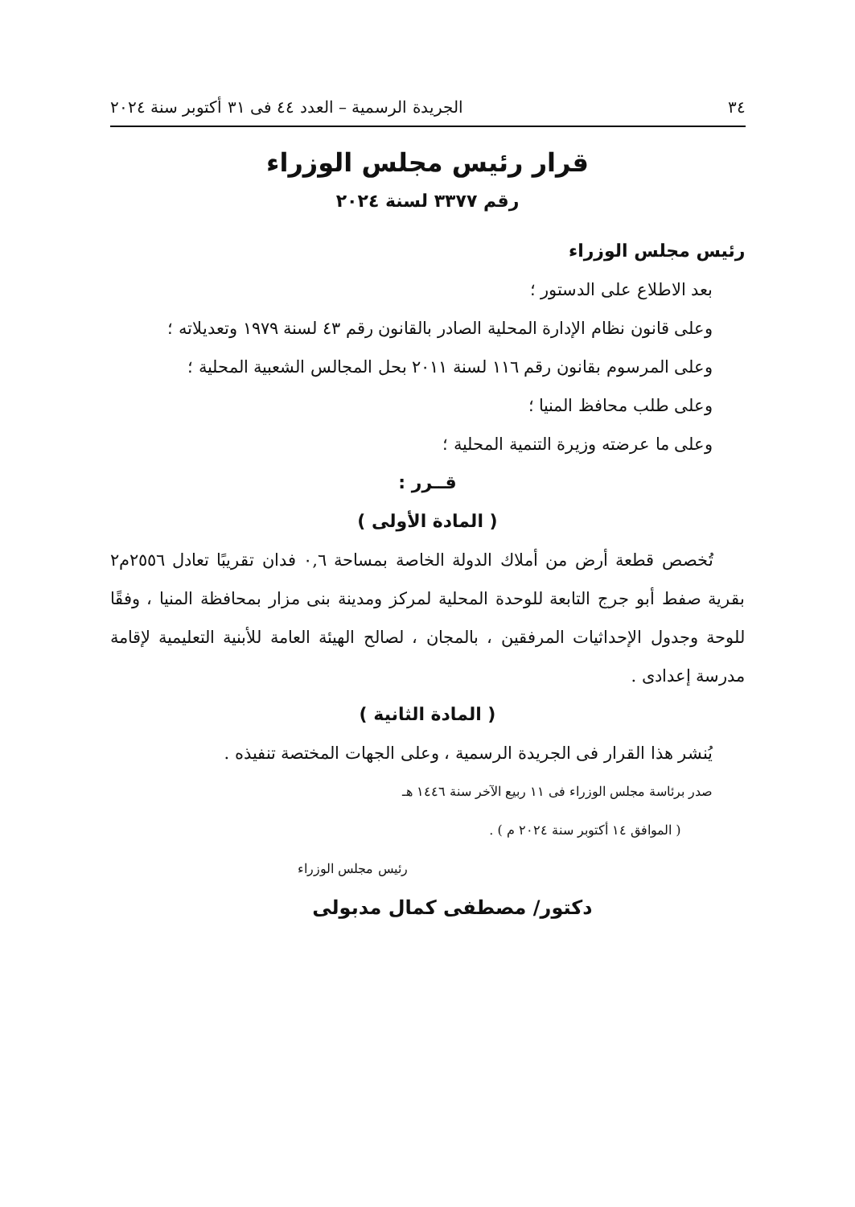٣٤ الجريدة الرسمية – العدد ٤٤ فى ٣١ أكتوبر سنة ٢٠٢٤
قرار رئيس مجلس الوزراء
رقم ٣٣٧٧ لسنة ٢٠٢٤
رئيس مجلس الوزراء
بعد الاطلاع على الدستور ؛
وعلى قانون نظام الإدارة المحلية الصادر بالقانون رقم ٤٣ لسنة ١٩٧٩ وتعديلاته ؛
وعلى المرسوم بقانون رقم ١١٦ لسنة ٢٠١١ بحل المجالس الشعبية المحلية ؛
وعلى طلب محافظ المنيا ؛
وعلى ما عرضته وزيرة التنمية المحلية ؛
قــرر :
( المادة الأولى )
تُخصص قطعة أرض من أملاك الدولة الخاصة بمساحة ٠,٦ فدان تقريبًا تعادل ٢٥٥٦م٢ بقرية صفط أبو جرج التابعة للوحدة المحلية لمركز ومدينة بنى مزار بمحافظة المنيا ، وفقًا للوحة وجدول الإحداثيات المرفقين ، بالمجان ، لصالح الهيئة العامة للأبنية التعليمية لإقامة مدرسة إعدادى .
( المادة الثانية )
يُنشر هذا القرار فى الجريدة الرسمية ، وعلى الجهات المختصة تنفيذه .
صدر برئاسة مجلس الوزراء فى ١١ ربيع الآخر سنة ١٤٤٦ هـ
( الموافق ١٤ أكتوبر سنة ٢٠٢٤ م ) .
رئيس مجلس الوزراء
دكتور/ مصطفى كمال مدبولى